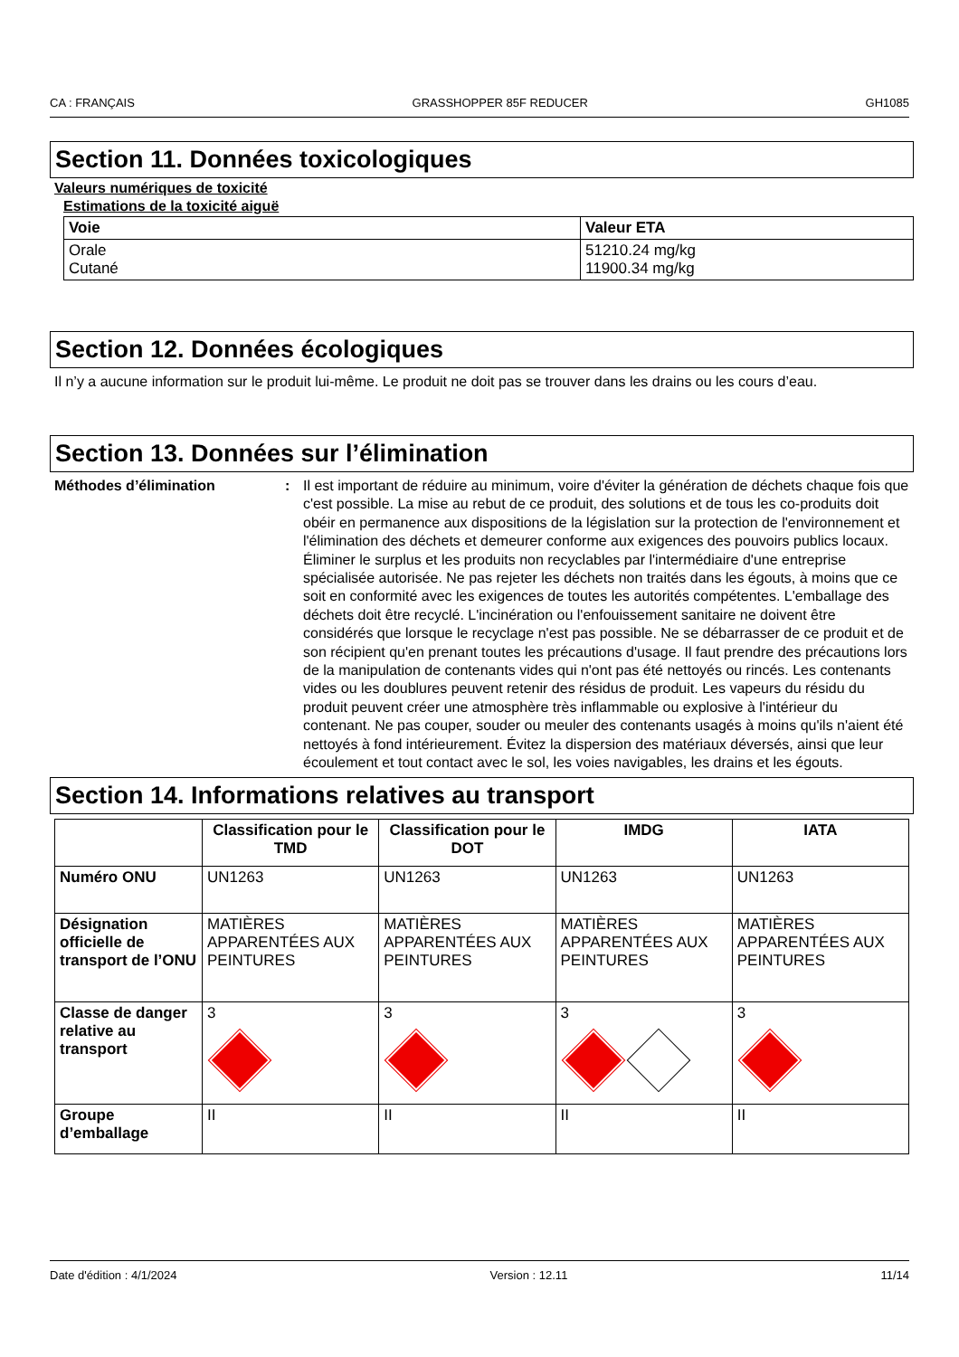CA : FRANÇAIS GRASSHOPPER 85F REDUCER GH1085
Section 11. Données toxicologiques
Valeurs numériques de toxicité
Estimations de la toxicité aiguë
| Voie | Valeur ETA |
| --- | --- |
| Orale Cutané | 51210.24 mg/kg 11900.34 mg/kg |
Section 12. Données écologiques
Il n’y a aucune information sur le produit lui-même. Le produit ne doit pas se trouver dans les drains ou les cours d’eau.
Section 13. Données sur l’élimination
Méthodes d’élimination: Il est important de réduire au minimum, voire d'éviter la génération de déchets chaque fois que c'est possible. La mise au rebut de ce produit, des solutions et de tous les co-produits doit obéir en permanence aux dispositions de la législation sur la protection de l'environnement et l'élimination des déchets et demeurer conforme aux exigences des pouvoirs publics locaux. Éliminer le surplus et les produits non recyclables par l'intermédiaire d'une entreprise spécialisée autorisée. Ne pas rejeter les déchets non traités dans les égouts, à moins que ce soit en conformité avec les exigences de toutes les autorités compétentes. L'emballage des déchets doit être recyclé. L'incinération ou l'enfouissement sanitaire ne doivent être considérés que lorsque le recyclage n'est pas possible. Ne se débarrasser de ce produit et de son récipient qu'en prenant toutes les précautions d'usage. Il faut prendre des précautions lors de la manipulation de contenants vides qui n'ont pas été nettoyés ou rincés. Les contenants vides ou les doublures peuvent retenir des résidus de produit. Les vapeurs du résidu du produit peuvent créer une atmosphère très inflammable ou explosive à l'intérieur du contenant. Ne pas couper, souder ou meuler des contenants usagés à moins qu'ils n'aient été nettoyés à fond intérieurement. Évitez la dispersion des matériaux déversés, ainsi que leur écoulement et tout contact avec le sol, les voies navigables, les drains et les égouts.
Section 14. Informations relatives au transport
| | Classification pour le TMD | Classification pour le DOT | IMDG | IATA |
| --- | --- | --- | --- | --- |
| Numéro ONU | UN1263 | UN1263 | UN1263 | UN1263 |
| Désignation officielle de transport de l’ONU | MATIÈRES APPARENTÉES AUX PEINTURES | MATIÈRES APPARENTÉES AUX PEINTURES | MATIÈRES APPARENTÉES AUX PEINTURES | MATIÈRES APPARENTÉES AUX PEINTURES |
| Classe de danger relative au transport | 3 | 3 | 3 | 3 |
| Groupe d’emballage | II | II | II | II |
Date d'édition : 4/1/2024 Version : 12.11 11/14